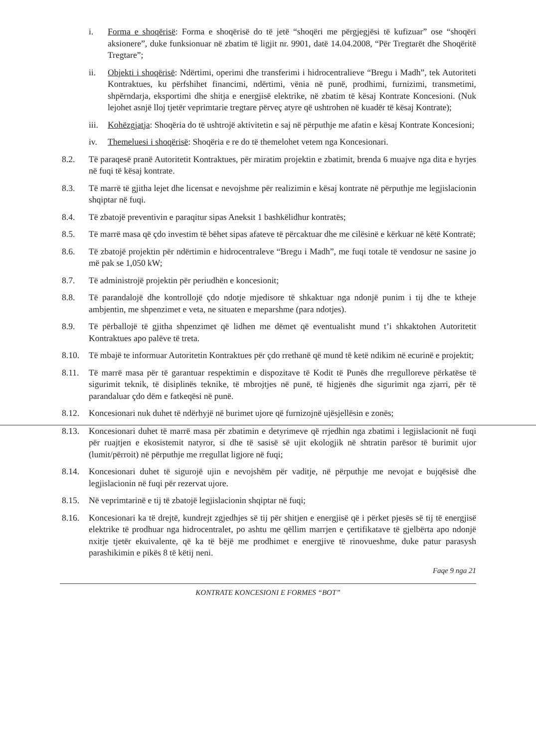i. Forma e shoqërisë: Forma e shoqërisë do të jetë “shoqëri me përgjegjësi të kufizuar” ose “shoqëri aksionere”, duke funksionuar në zbatim të ligjit nr. 9901, datë 14.04.2008, “Për Tregtarët dhe Shoqëritë Tregtare”;
ii. Objekti i shoqërisë: Ndërtimi, operimi dhe transferimi i hidrocentralieve “Bregu i Madh”, tek Autoriteti Kontraktues, ku përfshihet financimi, ndërtimi, vënia në punë, prodhimi, furnizimi, transmetimi, shpërndarja, eksportimi dhe shitja e energjisë elektrike, në zbatim të kësaj Kontrate Koncesioni. (Nuk lejohet asnjë lloj tjetër veprimtarie tregtare përveç atyre që ushtrohen në kuadër të kësaj Kontrate);
iii. Kohëzgjatja: Shoqëria do të ushtrojë aktivitetin e saj në përputhje me afatin e kësaj Kontrate Koncesioni;
iv. Themeluesi i shoqërisë: Shoqëria e re do të themelohet vetem nga Koncesionari.
8.2. Të paraqesë pranë Autoritetit Kontraktues, për miratim projektin e zbatimit, brenda 6 muajve nga dita e hyrjes në fuqi të kësaj kontrate.
8.3. Të marrë të gjitha lejet dhe licensat e nevojshme për realizimin e kësaj kontrate në përputhje me legjislacionin shqiptar në fuqi.
8.4. Të zbatojë preventivin e paraqitur sipas Aneksit 1 bashkëlidhur kontratës;
8.5. Të marrë masa që çdo investim të bëhet sipas afateve të përcaktuar dhe me cilësinë e kërkuar në këtë Kontratë;
8.6. Të zbatojë projektin për ndërtimin e hidrocentraleve “Bregu i Madh”, me fuqi totale të vendosur ne sasine jo më pak se 1,050 kW;
8.7. Të administrojë projektin për periudhën e koncesionit;
8.8. Të parandalojë dhe kontrollojë çdo ndotje mjedisore të shkaktuar nga ndonjë punim i tij dhe te ktheje ambjentin, me shpenzimet e veta, ne situaten e meparshme (para ndotjes).
8.9. Të përballojë të gjitha shpenzimet që lidhen me dëmet që eventualisht mund t’i shkaktohen Autoritetit Kontraktues apo palëve të treta.
8.10. Të mbajë te informuar Autoritetin Kontraktues për çdo rrethanë që mund të ketë ndikim në ecurinë e projektit;
8.11. Të marrë masa për të garantuar respektimin e dispozitave të Kodit të Punës dhe rregulloreve përkatëse të sigurimit teknik, të disiplinës teknike, të mbrojtjes në punë, të higjenës dhe sigurimit nga zjarri, për të parandaluar çdo dëm e fatkeqësi në punë.
8.12. Koncesionari nuk duhet të ndërhyjë në burimet ujore që furnizojnë ujësjellësin e zonës;
8.13. Koncesionari duhet të marrë masa për zbatimin e detyrimeve që rrjedhin nga zbatimi i legjislacionit në fuqi për ruajtjen e ekosistemit natyror, si dhe të sasisë së ujit ekologjik në shtratin parësor të burimit ujor (lumit/përroit) në përputhje me rregullat ligjore në fuqi;
8.14. Koncesionari duhet të sigurojë ujin e nevojshëm për vaditje, në përputhje me nevojat e bujqësisë dhe legjislacionin në fuqi për rezervat ujore.
8.15. Në veprimtarinë e tij të zbatojë legjislacionin shqiptar në fuqi;
8.16. Koncesionari ka të drejtë, kundrejt zgjedhjes së tij për shitjen e energjisë që i përket pjesës së tij të energjisë elektrike të prodhuar nga hidrocentralet, po ashtu me qëllim marrjen e çertifikatave të gjelbërta apo ndonjë nxitje tjetër ekuivalente, që ka të bëjë me prodhimet e energjive të rinovueshme, duke patur parasysh parashikimin e pikës 8 të këtij neni.
Faqe 9 nga 21
KONTRATE KONCESIONI E FORMES “BOT”